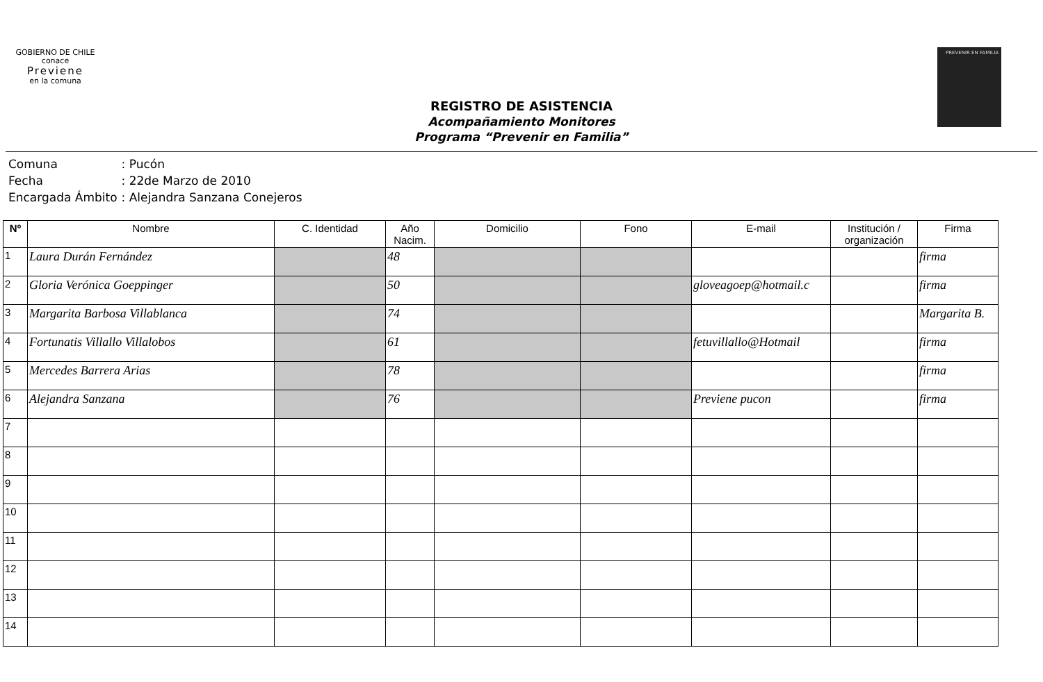GOBIERNO DE CHILE
conace
Previene
en la comuna
PREVENIR EN FAMILIA
REGISTRO DE ASISTENCIA
Acompañamiento Monitores
Programa “Prevenir en Familia”
| Comuna | : Pucón |
| Fecha | : 22de Marzo de 2010 |
| Encargada Ámbito | : Alejandra Sanzana Conejeros |
| Nº | Nombre | C. Identidad | Año Nacim. | Domicilio | Fono | E-mail | Institución / organización | Firma |
| --- | --- | --- | --- | --- | --- | --- | --- | --- |
| 1 | Laura Durán Fernández | | 48 | | | | | firma |
| 2 | Gloria Verónica Goeppinger | | 50 | | | gloveagoep@hotmail.c | | firma |
| 3 | Margarita Barbosa Villablanca | | 74 | | | | | Margarita B. |
| 4 | Fortunatis Villallo Villalobos | | 61 | | | fetuvillallo@Hotmail | | firma |
| 5 | Mercedes Barrera Arias | | 78 | | | | | firma |
| 6 | Alejandra Sanzana | | 76 | | | Previene pucon | | firma |
| 7 | | | | | | | | |
| 8 | | | | | | | | |
| 9 | | | | | | | | |
| 10 | | | | | | | | |
| 11 | | | | | | | | |
| 12 | | | | | | | | |
| 13 | | | | | | | | |
| 14 | | | | | | | | |